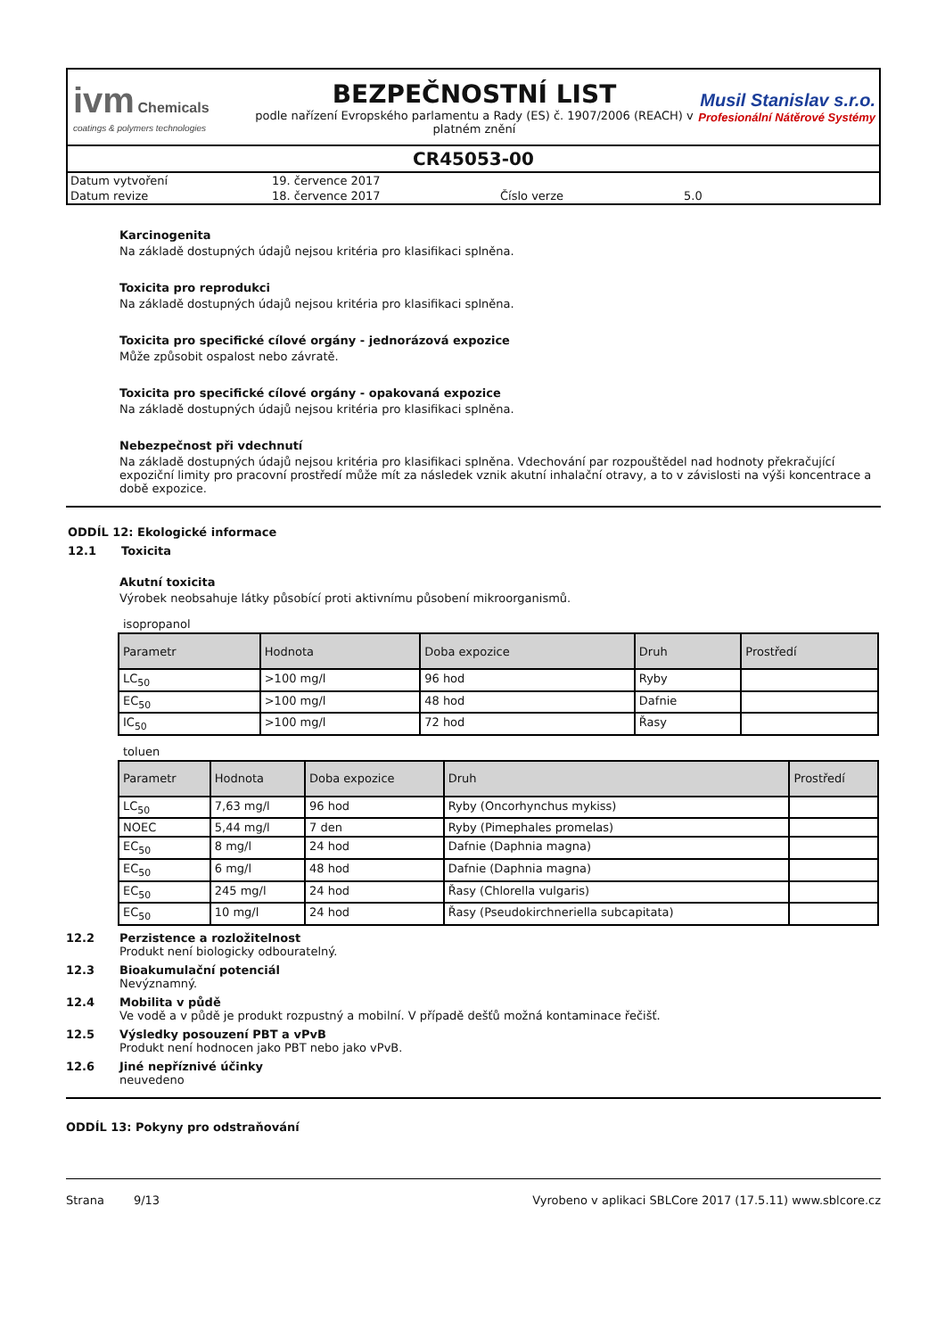ivm Chemicals
coatings & polymers technologies
BEZPEČNOSTNÍ LIST
podle nařízení Evropského parlamentu a Rady (ES) č. 1907/2006 (REACH) v platném znění
Musil Stanislav s.r.o.
Profesionální Nátěrové Systémy
CR45053-00
| Datum vytvoření | 19. července 2017 | | |
| Datum revize | 18. července 2017 | Číslo verze | 5.0 |
Karcinogenita
Na základě dostupných údajů nejsou kritéria pro klasifikaci splněna.
Toxicita pro reprodukci
Na základě dostupných údajů nejsou kritéria pro klasifikaci splněna.
Toxicita pro specifické cílové orgány - jednorázová expozice
Může způsobit ospalost nebo závratě.
Toxicita pro specifické cílové orgány - opakovaná expozice
Na základě dostupných údajů nejsou kritéria pro klasifikaci splněna.
Nebezpečnost při vdechnutí
Na základě dostupných údajů nejsou kritéria pro klasifikaci splněna. Vdechování par rozpouštědel nad hodnoty překračující expoziční limity pro pracovní prostředí může mít za následek vznik akutní inhalační otravy, a to v závislosti na výši koncentrace a době expozice.
ODDÍL 12: Ekologické informace
12.1 Toxicita
Akutní toxicita
Výrobek neobsahuje látky působící proti aktivnímu působení mikroorganismů.
isopropanol
| Parametr | Hodnota | Doba expozice | Druh | Prostředí |
| --- | --- | --- | --- | --- |
| LC<sub>50</sub> | >100 mg/l | 96 hod | Ryby | |
| EC<sub>50</sub> | >100 mg/l | 48 hod | Dafnie | |
| IC<sub>50</sub> | >100 mg/l | 72 hod | Řasy | |
toluen
| Parametr | Hodnota | Doba expozice | Druh | Prostředí |
| --- | --- | --- | --- | --- |
| LC<sub>50</sub> | 7,63 mg/l | 96 hod | Ryby (Oncorhynchus mykiss) | |
| NOEC | 5,44 mg/l | 7 den | Ryby (Pimephales promelas) | |
| EC<sub>50</sub> | 8 mg/l | 24 hod | Dafnie (Daphnia magna) | |
| EC<sub>50</sub> | 6 mg/l | 48 hod | Dafnie (Daphnia magna) | |
| EC<sub>50</sub> | 245 mg/l | 24 hod | Řasy (Chlorella vulgaris) | |
| EC<sub>50</sub> | 10 mg/l | 24 hod | Řasy (Pseudokirchneriella subcapitata) | |
12.2 Perzistence a rozložitelnost
Produkt není biologicky odbouratelný.
12.3 Bioakumulační potenciál
Nevýznamný.
12.4 Mobilita v půdě
Ve vodě a v půdě je produkt rozpustný a mobilní. V případě dešťů možná kontaminace řečišť.
12.5 Výsledky posouzení PBT a vPvB
Produkt není hodnocen jako PBT nebo jako vPvB.
12.6 Jiné nepříznivé účinky
neuvedeno
ODDÍL 13: Pokyny pro odstraňování
Strana 9/13 Vyrobeno v aplikaci SBLCore 2017 (17.5.11) www.sblcore.cz